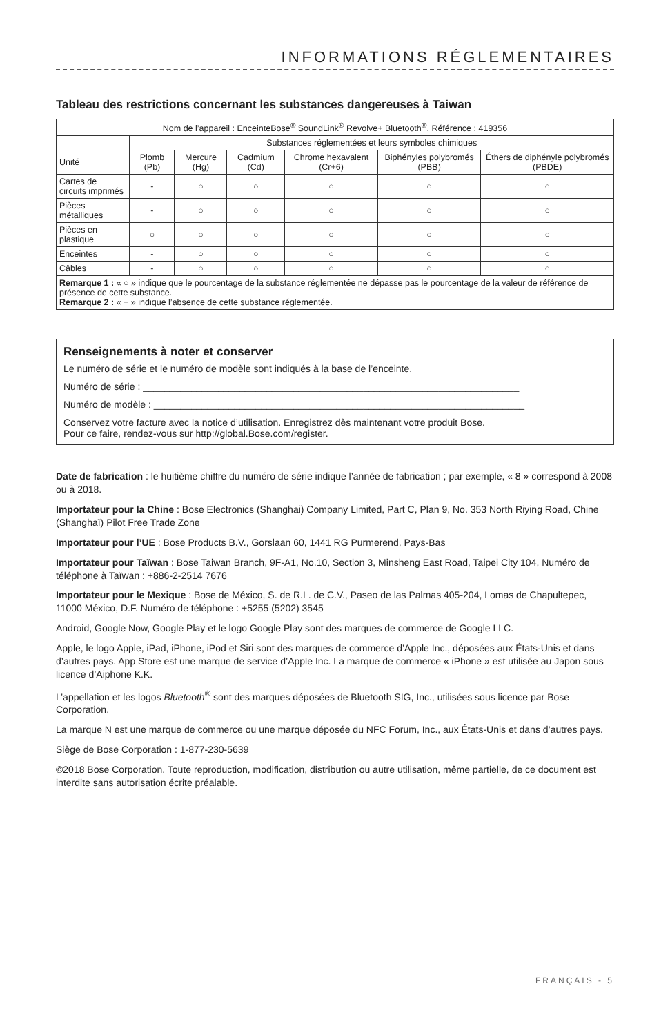INFORMATIONS RÉGLEMENTAIRES
Tableau des restrictions concernant les substances dangereuses à Taiwan
| Nom de l’appareil : EnceinteBose<sup>®</sup> SoundLink<sup>®</sup> Revolve+ Bluetooth<sup>®</sup>, Référence : 419356 | | | | | | |
| | Substances réglementées et leurs symboles chimiques | | | | | |
| Unité | Plomb (Pb) | Mercure (Hg) | Cadmium (Cd) | Chrome hexavalent (Cr+6) | Biphényles polybromés (PBB) | Éthers de diphényle polybromés (PBDE) |
| Cartes de circuits imprimés | - | ○ | ○ | ○ | ○ | ○ |
| Pièces métalliques | - | ○ | ○ | ○ | ○ | ○ |
| Pièces en plastique | ○ | ○ | ○ | ○ | ○ | ○ |
| Enceintes | - | ○ | ○ | ○ | ○ | ○ |
| Câbles | - | ○ | ○ | ○ | ○ | ○ |
| Remarque 1 : « ○ » indique que le pourcentage de la substance réglementée ne dépasse pas le pourcentage de la valeur de référence de présence de cette substance. Remarque 2 : « − » indique l’absence de cette substance réglementée. | | | | | | |
Renseignements à noter et conserver
Le numéro de série et le numéro de modèle sont indiqués à la base de l’enceinte.
Numéro de série : ______________________________________________________________________
Numéro de modèle : _____________________________________________________________________
Conservez votre facture avec la notice d’utilisation. Enregistrez dès maintenant votre produit Bose.
Pour ce faire, rendez-vous sur http://global.Bose.com/register.
Date de fabrication : le huitième chiffre du numéro de série indique l’année de fabrication ; par exemple, « 8 » correspond à 2008 ou à 2018.
Importateur pour la Chine : Bose Electronics (Shanghai) Company Limited, Part C, Plan 9, No. 353 North Riying Road, Chine (Shanghaï) Pilot Free Trade Zone
Importateur pour l’UE : Bose Products B.V., Gorslaan 60, 1441 RG Purmerend, Pays-Bas
Importateur pour Taïwan : Bose Taiwan Branch, 9F-A1, No.10, Section 3, Minsheng East Road, Taipei City 104, Numéro de téléphone à Taïwan : +886-2-2514 7676
Importateur pour le Mexique : Bose de México, S. de R.L. de C.V., Paseo de las Palmas 405-204, Lomas de Chapultepec, 11000 México, D.F. Numéro de téléphone : +5255 (5202) 3545
Android, Google Now, Google Play et le logo Google Play sont des marques de commerce de Google LLC.
Apple, le logo Apple, iPad, iPhone, iPod et Siri sont des marques de commerce d’Apple Inc., déposées aux États-Unis et dans d’autres pays. App Store est une marque de service d’Apple Inc. La marque de commerce « iPhone » est utilisée au Japon sous licence d’Aiphone K.K.
L’appellation et les logos Bluetooth<sup>®</sup> sont des marques déposées de Bluetooth SIG, Inc., utilisées sous licence par Bose Corporation.
La marque N est une marque de commerce ou une marque déposée du NFC Forum, Inc., aux États-Unis et dans d’autres pays.
Siège de Bose Corporation : 1-877-230-5639
©2018 Bose Corporation. Toute reproduction, modification, distribution ou autre utilisation, même partielle, de ce document est interdite sans autorisation écrite préalable.
FRANÇAIS - 5